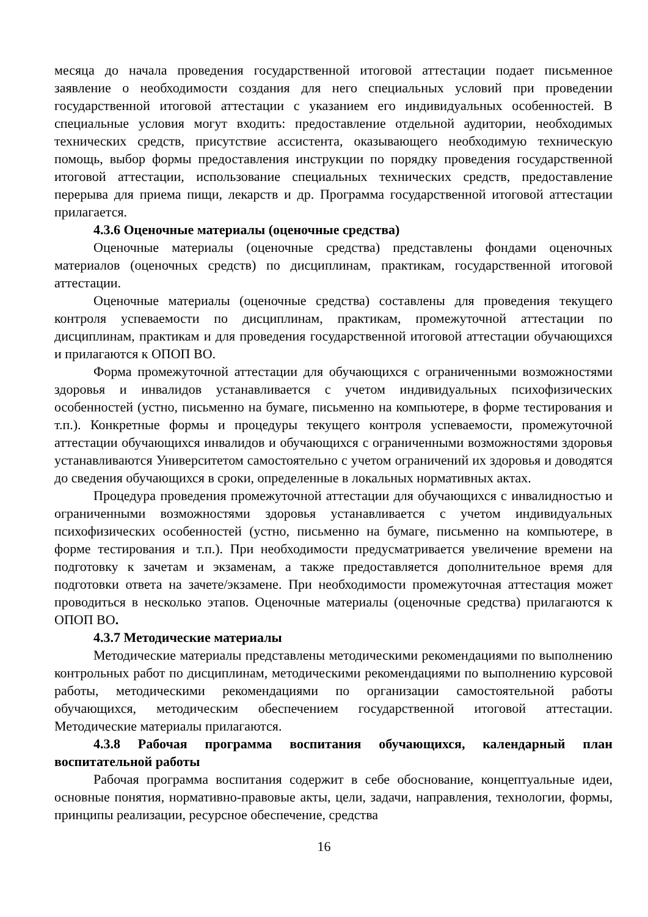месяца до начала проведения государственной итоговой аттестации подает письменное заявление о необходимости создания для него специальных условий при проведении государственной итоговой аттестации с указанием его индивидуальных особенностей. В специальные условия могут входить: предоставление отдельной аудитории, необходимых технических средств, присутствие ассистента, оказывающего необходимую техническую помощь, выбор формы предоставления инструкции по порядку проведения государственной итоговой аттестации, использование специальных технических средств, предоставление перерыва для приема пищи, лекарств и др. Программа государственной итоговой аттестации прилагается.
4.3.6 Оценочные материалы (оценочные средства)
Оценочные материалы (оценочные средства) представлены фондами оценочных материалов (оценочных средств) по дисциплинам, практикам, государственной итоговой аттестации.
Оценочные материалы (оценочные средства) составлены для проведения текущего контроля успеваемости по дисциплинам, практикам, промежуточной аттестации по дисциплинам, практикам и для проведения государственной итоговой аттестации обучающихся и прилагаются к ОПОП ВО.
Форма промежуточной аттестации для обучающихся с ограниченными возможностями здоровья и инвалидов устанавливается с учетом индивидуальных психофизических особенностей (устно, письменно на бумаге, письменно на компьютере, в форме тестирования и т.п.). Конкретные формы и процедуры текущего контроля успеваемости, промежуточной аттестации обучающихся инвалидов и обучающихся с ограниченными возможностями здоровья устанавливаются Университетом самостоятельно с учетом ограничений их здоровья и доводятся до сведения обучающихся в сроки, определенные в локальных нормативных актах.
Процедура проведения промежуточной аттестации для обучающихся с инвалидностью и ограниченными возможностями здоровья устанавливается с учетом индивидуальных психофизических особенностей (устно, письменно на бумаге, письменно на компьютере, в форме тестирования и т.п.). При необходимости предусматривается увеличение времени на подготовку к зачетам и экзаменам, а также предоставляется дополнительное время для подготовки ответа на зачете/экзамене. При необходимости промежуточная аттестация может проводиться в несколько этапов. Оценочные материалы (оценочные средства) прилагаются к ОПОП ВО.
4.3.7 Методические материалы
Методические материалы представлены методическими рекомендациями по выполнению контрольных работ по дисциплинам, методическими рекомендациями по выполнению курсовой работы, методическими рекомендациями по организации самостоятельной работы обучающихся, методическим обеспечением государственной итоговой аттестации. Методические материалы прилагаются.
4.3.8 Рабочая программа воспитания обучающихся, календарный план воспитательной работы
Рабочая программа воспитания содержит в себе обоснование, концептуальные идеи, основные понятия, нормативно-правовые акты, цели, задачи, направления, технологии, формы, принципы реализации, ресурсное обеспечение, средства
16